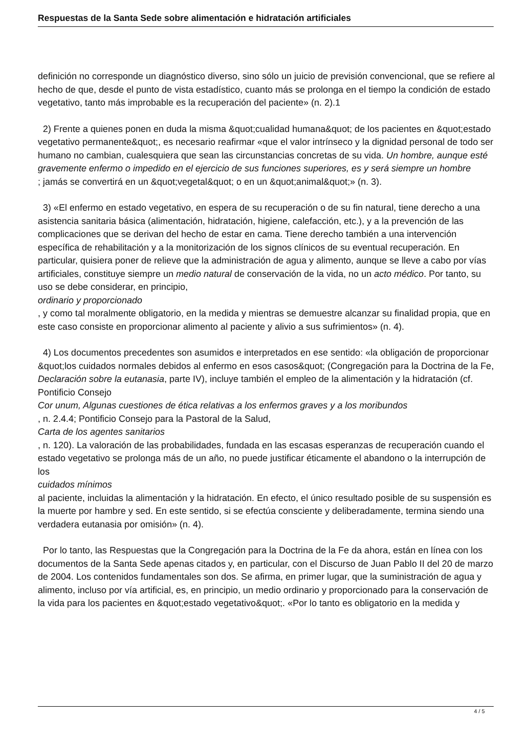Respuestas de la Santa Sede sobre alimentación e hidratación artificiales
definición no corresponde un diagnóstico diverso, sino sólo un juicio de previsión convencional, que se refiere al hecho de que, desde el punto de vista estadístico, cuanto más se prolonga en el tiempo la condición de estado vegetativo, tanto más improbable es la recuperación del paciente» (n. 2).1
2) Frente a quienes ponen en duda la misma &quot;cualidad humana&quot; de los pacientes en &quot;estado vegetativo permanente&quot;, es necesario reafirmar «que el valor intrínseco y la dignidad personal de todo ser humano no cambian, cualesquiera que sean las circunstancias concretas de su vida. Un hombre, aunque esté gravemente enfermo o impedido en el ejercicio de sus funciones superiores, es y será siempre un hombre
; jamás se convertirá en un &quot;vegetal&quot; o en un &quot;animal&quot;» (n. 3).
3) «El enfermo en estado vegetativo, en espera de su recuperación o de su fin natural, tiene derecho a una asistencia sanitaria básica (alimentación, hidratación, higiene, calefacción, etc.), y a la prevención de las complicaciones que se derivan del hecho de estar en cama. Tiene derecho también a una intervención específica de rehabilitación y a la monitorización de los signos clínicos de su eventual recuperación. En particular, quisiera poner de relieve que la administración de agua y alimento, aunque se lleve a cabo por vías artificiales, constituye siempre un medio natural de conservación de la vida, no un acto médico. Por tanto, su uso se debe considerar, en principio,
ordinario y proporcionado
, y como tal moralmente obligatorio, en la medida y mientras se demuestre alcanzar su finalidad propia, que en este caso consiste en proporcionar alimento al paciente y alivio a sus sufrimientos» (n. 4).
4) Los documentos precedentes son asumidos e interpretados en ese sentido: «la obligación de proporcionar &quot;los cuidados normales debidos al enfermo en esos casos&quot; (Congregación para la Doctrina de la Fe, Declaración sobre la eutanasia, parte IV), incluye también el empleo de la alimentación y la hidratación (cf. Pontificio Consejo
Cor unum, Algunas cuestiones de ética relativas a los enfermos graves y a los moribundos
, n. 2.4.4; Pontificio Consejo para la Pastoral de la Salud,
Carta de los agentes sanitarios
, n. 120). La valoración de las probabilidades, fundada en las escasas esperanzas de recuperación cuando el estado vegetativo se prolonga más de un año, no puede justificar éticamente el abandono o la interrupción de los
cuidados mínimos
al paciente, incluidas la alimentación y la hidratación. En efecto, el único resultado posible de su suspensión es la muerte por hambre y sed. En este sentido, si se efectúa consciente y deliberadamente, termina siendo una verdadera eutanasia por omisión» (n. 4).
Por lo tanto, las Respuestas que la Congregación para la Doctrina de la Fe da ahora, están en línea con los documentos de la Santa Sede apenas citados y, en particular, con el Discurso de Juan Pablo II del 20 de marzo de 2004. Los contenidos fundamentales son dos. Se afirma, en primer lugar, que la suministración de agua y alimento, incluso por vía artificial, es, en principio, un medio ordinario y proporcionado para la conservación de la vida para los pacientes en &quot;estado vegetativo&quot;. «Por lo tanto es obligatorio en la medida y
4 / 5